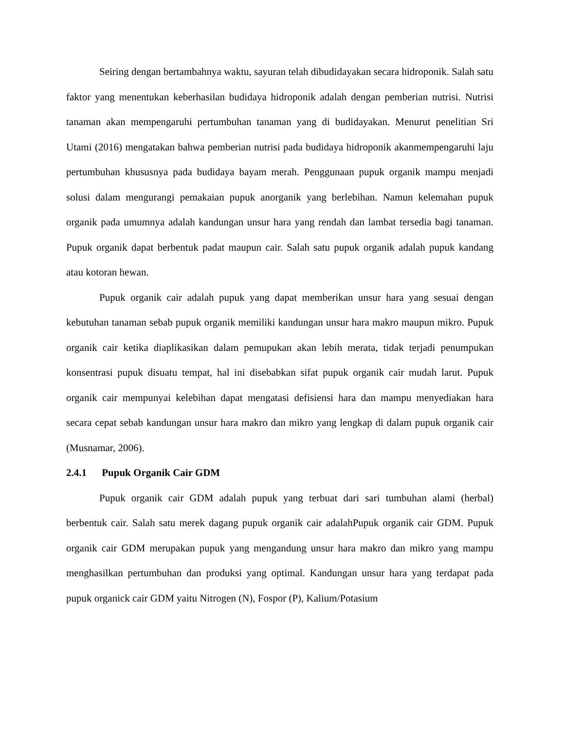Seiring dengan bertambahnya waktu, sayuran telah dibudidayakan secara hidroponik. Salah satu faktor yang menentukan keberhasilan budidaya hidroponik adalah dengan pemberian nutrisi. Nutrisi tanaman akan mempengaruhi pertumbuhan tanaman yang di budidayakan. Menurut penelitian Sri Utami (2016) mengatakan bahwa pemberian nutrisi pada budidaya hidroponik akanmempengaruhi laju pertumbuhan khususnya pada budidaya bayam merah. Penggunaan pupuk organik mampu menjadi solusi dalam mengurangi pemakaian pupuk anorganik yang berlebihan. Namun kelemahan pupuk organik pada umumnya adalah kandungan unsur hara yang rendah dan lambat tersedia bagi tanaman. Pupuk organik dapat berbentuk padat maupun cair. Salah satu pupuk organik adalah pupuk kandang atau kotoran hewan.
Pupuk organik cair adalah pupuk yang dapat memberikan unsur hara yang sesuai dengan kebutuhan tanaman sebab pupuk organik memiliki kandungan unsur hara makro maupun mikro. Pupuk organik cair ketika diaplikasikan dalam pemupukan akan lebih merata, tidak terjadi penumpukan konsentrasi pupuk disuatu tempat, hal ini disebabkan sifat pupuk organik cair mudah larut. Pupuk organik cair mempunyai kelebihan dapat mengatasi defisiensi hara dan mampu menyediakan hara secara cepat sebab kandungan unsur hara makro dan mikro yang lengkap di dalam pupuk organik cair (Musnamar, 2006).
2.4.1 Pupuk Organik Cair GDM
Pupuk organik cair GDM adalah pupuk yang terbuat dari sari tumbuhan alami (herbal) berbentuk cair. Salah satu merek dagang pupuk organik cair adalahPupuk organik cair GDM. Pupuk organik cair GDM merupakan pupuk yang mengandung unsur hara makro dan mikro yang mampu menghasilkan pertumbuhan dan produksi yang optimal. Kandungan unsur hara yang terdapat pada pupuk organick cair GDM yaitu Nitrogen (N), Fospor (P), Kalium/Potasium